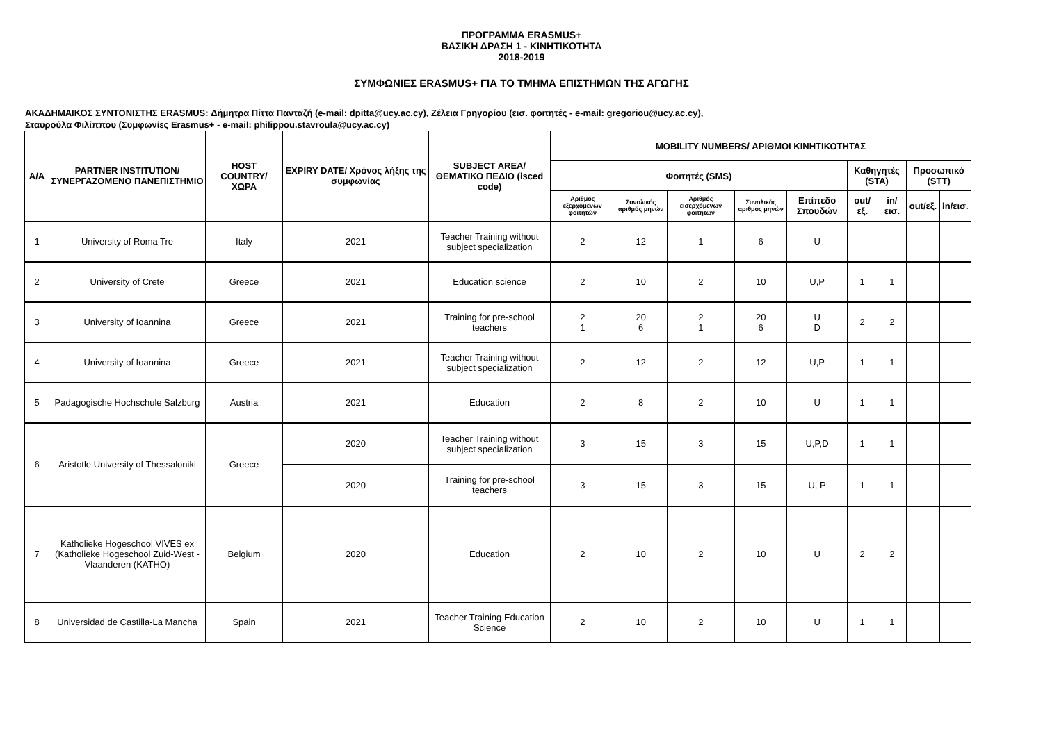ΠΡΟΓΡΑΜΜΑ ERASMUS+
ΒΑΣΙΚΗ ΔΡΑΣΗ 1 - ΚΙΝΗΤΙΚΟΤΗΤΑ
2018-2019
ΣΥΜΦΩΝΙΕΣ ERASMUS+ ΓΙΑ ΤΟ ΤΜΗΜΑ ΕΠΙΣΤΗΜΩΝ ΤΗΣ ΑΓΩΓΗΣ
ΑΚΑΔΗΜΑΙΚΟΣ ΣΥΝΤΟΝΙΣΤΗΣ ERASMUS: Δήμητρα Πίττα Πανταζή (e-mail: dpitta@ucy.ac.cy), Ζέλεια Γρηγορίου (εισ. φοιτητές - e-mail: gregoriou@ucy.ac.cy),
Σταυρούλα Φιλίππου (Συμφωνίες Erasmus+ - e-mail: philippou.stavroula@ucy.ac.cy)
| A/A | PARTNER INSTITUTION/ ΣΥΝΕΡΓΑΖΟΜΕΝΟ ΠΑΝΕΠΙΣΤΗΜΙΟ | HOST COUNTRY/ ΧΩΡΑ | EXPIRY DATE/ Χρόνος λήξης της συμφωνίας | SUBJECT AREA/ ΘΕΜΑΤΙΚΟ ΠΕΔΙΟ (isced code) | MOBILITY NUMBERS/ ΑΡΙΘΜΟΙ ΚΙΝΗΤΙΚΟΤΗΤΑΣ | | | | | | | | |
| --- | --- | --- | --- | --- | --- | --- | --- | --- | --- | --- | --- | --- | --- |
| | | | | | Φοιτητές (SMS) | | | | | Καθηγητές (STA) | | Προσωπικό (STT) | |
| | | | | | Αριθμός εξερχόμενων φοιτητών | Συνολικός αριθμός μηνών | Αριθμός εισερχόμενων φοιτητών | Συνολικός αριθμός μηνών | Επίπεδο Σπουδών | out/εξ. | in/εισ. | out/εξ. | in/εισ. |
| 1 | University of Roma Tre | Italy | 2021 | Teacher Training without subject specialization | 2 | 12 | 1 | 6 | U | | | | |
| 2 | University of Crete | Greece | 2021 | Education science | 2 | 10 | 2 | 10 | U,P | 1 | 1 | | |
| 3 | University of Ioannina | Greece | 2021 | Training for pre-school teachers | 2 1 | 20 6 | 2 1 | 20 6 | U D | 2 | 2 | | |
| 4 | University of Ioannina | Greece | 2021 | Teacher Training without subject specialization | 2 | 12 | 2 | 12 | U,P | 1 | 1 | | |
| 5 | Padagogische Hochschule Salzburg | Austria | 2021 | Education | 2 | 8 | 2 | 10 | U | 1 | 1 | | |
| 6 | Aristotle University of Thessaloniki | Greece | 2020 | Teacher Training without subject specialization | 3 | 15 | 3 | 15 | U,P,D | 1 | 1 | | |
| | | | 2020 | Training for pre-school teachers | 3 | 15 | 3 | 15 | U, P | 1 | 1 | | |
| 7 | Katholieke Hogeschool VIVES ex (Katholieke Hogeschool Zuid-West - Vlaanderen (KATHO) | Belgium | 2020 | Education | 2 | 10 | 2 | 10 | U | 2 | 2 | | |
| 8 | Universidad de Castilla-La Mancha | Spain | 2021 | Teacher Training Education Science | 2 | 10 | 2 | 10 | U | 1 | 1 | | |